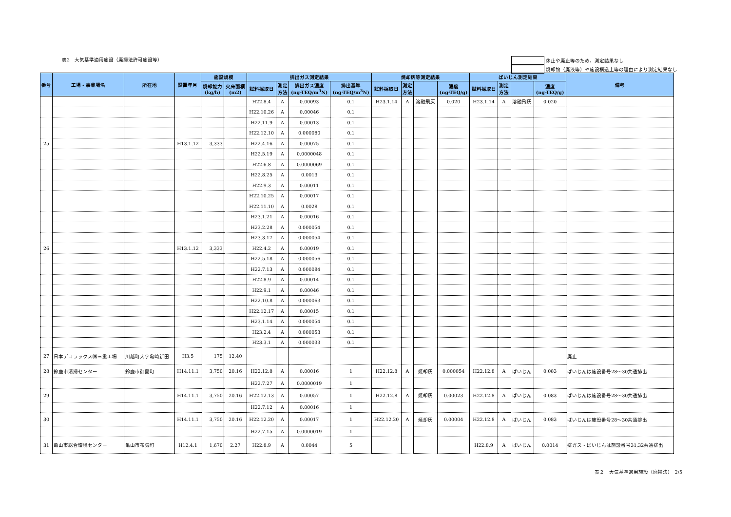表2　大気基準適用施設（廃掃法許可施設等）
休止や廃止等のため、測定結果なし
焼却物（廃液等）や施設構造上等の理由により測定結果なし
| 番号 | 工場・事業場名 | 所在地 | 設置年月 | 施設規模 | | 排出ガス測定結果 | | | | 焼却灰等測定結果 | | | | ばいじん測定結果 | | | | 備考 |
| --- | --- | --- | --- | --- | --- | --- | --- | --- | --- | --- | --- | --- | --- | --- | --- | --- | --- | --- |
| | | | | 焼却能力 (kg/h) | 火床面積 (m2) | 試料採取日 | 測定 方法 | 排出ガス濃度 (ng-TEQ/m<sup>3</sup>N) | 排出基準 (ng-TEQ/m<sup>3</sup>N) | 試料採取日 | 測定 方法 | | 濃度 (ng-TEQ/g) | 試料採取日 | 測定 方法 | | 濃度 (ng-TEQ/g) | |
| | | | | | | H22.8.4 | A | 0.00093 | 0.1 | H23.1.14 | A | 溶融飛灰 | 0.020 | H23.1.14 | A | 溶融飛灰 | 0.020 | |
| | | | | | | H22.10.26 | A | 0.00046 | 0.1 | | | | | | | | | |
| | | | | | | H22.11.9 | A | 0.00013 | 0.1 | | | | | | | | | |
| | | | | | | H22.12.10 | A | 0.000080 | 0.1 | | | | | | | | | |
| 25 | | | H13.1.12 | 3,333 | | H22.4.16 | A | 0.00075 | 0.1 | | | | | | | | | |
| | | | | | | H22.5.19 | A | 0.0000048 | 0.1 | | | | | | | | | |
| | | | | | | H22.6.8 | A | 0.0000069 | 0.1 | | | | | | | | | |
| | | | | | | H22.8.25 | A | 0.0013 | 0.1 | | | | | | | | | |
| | | | | | | H22.9.3 | A | 0.00011 | 0.1 | | | | | | | | | |
| | | | | | | H22.10.25 | A | 0.00017 | 0.1 | | | | | | | | | |
| | | | | | | H22.11.10 | A | 0.0028 | 0.1 | | | | | | | | | |
| | | | | | | H23.1.21 | A | 0.00016 | 0.1 | | | | | | | | | |
| | | | | | | H23.2.28 | A | 0.000054 | 0.1 | | | | | | | | | |
| | | | | | | H23.3.17 | A | 0.000054 | 0.1 | | | | | | | | | |
| 26 | | | H13.1.12 | 3,333 | | H22.4.2 | A | 0.00019 | 0.1 | | | | | | | | | |
| | | | | | | H22.5.18 | A | 0.000056 | 0.1 | | | | | | | | | |
| | | | | | | H22.7.13 | A | 0.000084 | 0.1 | | | | | | | | | |
| | | | | | | H22.8.9 | A | 0.00014 | 0.1 | | | | | | | | | |
| | | | | | | H22.9.1 | A | 0.00046 | 0.1 | | | | | | | | | |
| | | | | | | H22.10.8 | A | 0.000063 | 0.1 | | | | | | | | | |
| | | | | | | H22.12.17 | A | 0.00015 | 0.1 | | | | | | | | | |
| | | | | | | H23.1.14 | A | 0.000054 | 0.1 | | | | | | | | | |
| | | | | | | H23.2.4 | A | 0.000053 | 0.1 | | | | | | | | | |
| | | | | | | H23.3.1 | A | 0.000033 | 0.1 | | | | | | | | | |
| 27 | 日本デコラックス㈱三重工場 | 川越町大字亀崎新田 | H3.5 | 175 | 12.40 | | | | | | | | | | | | | 廃止 |
| 28 | 鈴鹿市清掃センター | 鈴鹿市御薗町 | H14.11.1 | 3,750 | 20.16 | H22.12.8 | A | 0.00016 | 1 | H22.12.8 | A | 焼却灰 | 0.000054 | H22.12.8 | A | ばいじん | 0.083 | ばいじんは施設番号28～30共通排出 |
| | | | | | | H22.7.27 | A | 0.0000019 | 1 | | | | | | | | | |
| 29 | | | H14.11.1 | 3,750 | 20.16 | H22.12.13 | A | 0.00057 | 1 | H22.12.8 | A | 焼却灰 | 0.00023 | H22.12.8 | A | ばいじん | 0.083 | ばいじんは施設番号28～30共通排出 |
| | | | | | | H22.7.12 | A | 0.00016 | 1 | | | | | | | | | |
| 30 | | | H14.11.1 | 3,750 | 20.16 | H22.12.20 | A | 0.00017 | 1 | H22.12.20 | A | 焼却灰 | 0.00004 | H22.12.8 | A | ばいじん | 0.083 | ばいじんは施設番号28～30共通排出 |
| | | | | | | H22.7.15 | A | 0.0000019 | 1 | | | | | | | | | |
| 31 | 亀山市総合環境センター | 亀山市布気町 | H12.4.1 | 1,670 | 2.27 | H22.8.9 | A | 0.0044 | 5 | | | | | H22.8.9 | A | ばいじん | 0.0014 | 排ガス・ばいじんは施設番号31,32共通排出 |
表２　大気基準適用施設（廃掃法）　2/5